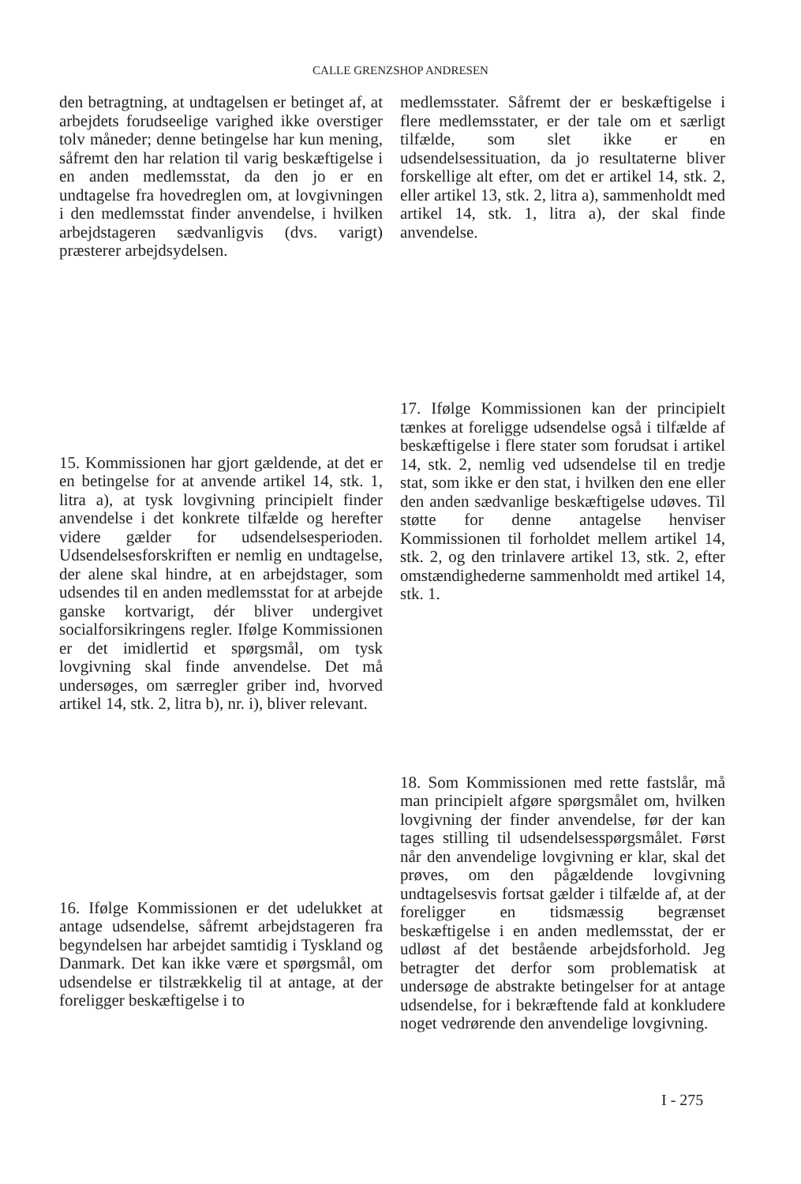CALLE GRENZSHOP ANDRESEN
den betragtning, at undtagelsen er betinget af, at arbejdets forudseelige varighed ikke overstiger tolv måneder; denne betingelse har kun mening, såfremt den har relation til varig beskæftigelse i en anden medlemsstat, da den jo er en undtagelse fra hovedreglen om, at lovgivningen i den medlemsstat finder anvendelse, i hvilken arbejdstageren sædvanligvis (dvs. varigt) præsterer arbejdsydelsen.
15. Kommissionen har gjort gældende, at det er en betingelse for at anvende artikel 14, stk. 1, litra a), at tysk lovgivning principielt finder anvendelse i det konkrete tilfælde og herefter videre gælder for udsendelsesperioden. Udsendelsesforskriften er nemlig en undtagelse, der alene skal hindre, at en arbejdstager, som udsendes til en anden medlemsstat for at arbejde ganske kortvarigt, dér bliver undergivet socialforsikringens regler. Ifølge Kommissionen er det imidlertid et spørgsmål, om tysk lovgivning skal finde anvendelse. Det må undersøges, om særregler griber ind, hvorved artikel 14, stk. 2, litra b), nr. i), bliver relevant.
16. Ifølge Kommissionen er det udelukket at antage udsendelse, såfremt arbejdstageren fra begyndelsen har arbejdet samtidig i Tyskland og Danmark. Det kan ikke være et spørgsmål, om udsendelse er tilstrækkelig til at antage, at der foreligger beskæftigelse i to
medlemsstater. Såfremt der er beskæftigelse i flere medlemsstater, er der tale om et særligt tilfælde, som slet ikke er en udsendelsessituation, da jo resultaterne bliver forskellige alt efter, om det er artikel 14, stk. 2, eller artikel 13, stk. 2, litra a), sammenholdt med artikel 14, stk. 1, litra a), der skal finde anvendelse.
17. Ifølge Kommissionen kan der principielt tænkes at foreligge udsendelse også i tilfælde af beskæftigelse i flere stater som forudsat i artikel 14, stk. 2, nemlig ved udsendelse til en tredje stat, som ikke er den stat, i hvilken den ene eller den anden sædvanlige beskæftigelse udøves. Til støtte for denne antagelse henviser Kommissionen til forholdet mellem artikel 14, stk. 2, og den trinlavere artikel 13, stk. 2, efter omstændighederne sammenholdt med artikel 14, stk. 1.
18. Som Kommissionen med rette fastslår, må man principielt afgøre spørgsmålet om, hvilken lovgivning der finder anvendelse, før der kan tages stilling til udsendelsesspørgsmålet. Først når den anvendelige lovgivning er klar, skal det prøves, om den pågældende lovgivning undtagelsesvis fortsat gælder i tilfælde af, at der foreligger en tidsmæssig begrænset beskæftigelse i en anden medlemsstat, der er udløst af det bestående arbejdsforhold. Jeg betragter det derfor som problematisk at undersøge de abstrakte betingelser for at antage udsendelse, for i bekræftende fald at konkludere noget vedrørende den anvendelige lovgivning.
I - 275